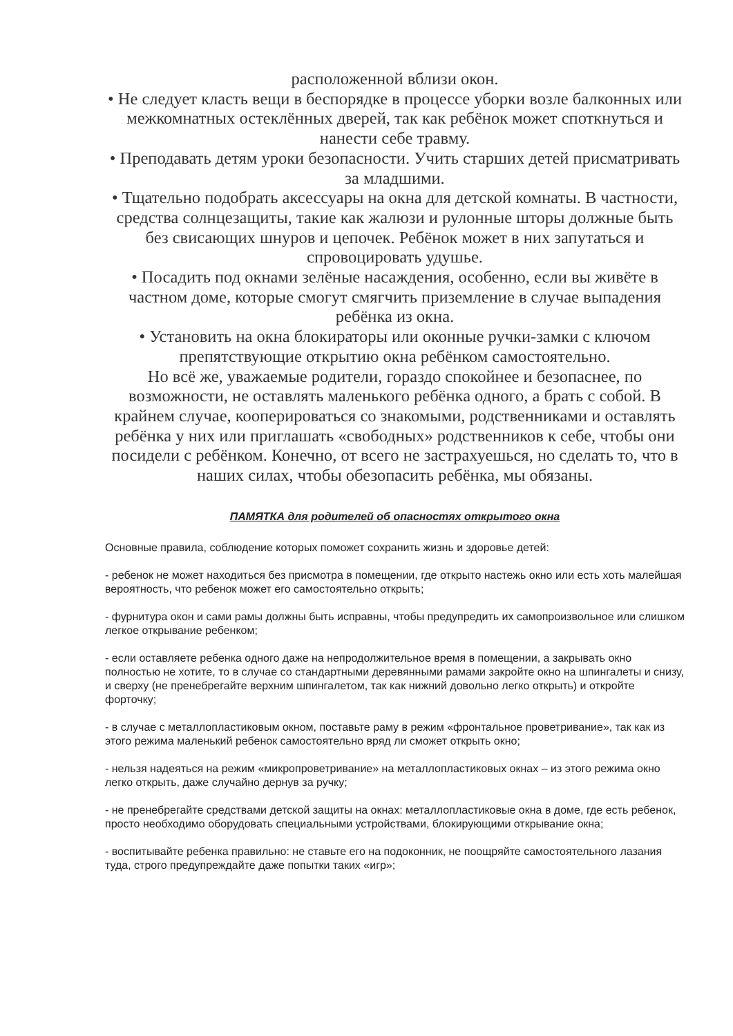расположенной вблизи окон.
• Не следует класть вещи в беспорядке в процессе уборки возле балконных или межкомнатных остеклённых дверей, так как ребёнок может споткнуться и нанести себе травму.
• Преподавать детям уроки безопасности. Учить старших детей присматривать за младшими.
• Тщательно подобрать аксессуары на окна для детской комнаты. В частности, средства солнцезащиты, такие как жалюзи и рулонные шторы должные быть без свисающих шнуров и цепочек. Ребёнок может в них запутаться и спровоцировать удушье.
• Посадить под окнами зелёные насаждения, особенно, если вы живёте в частном доме, которые смогут смягчить приземление в случае выпадения ребёнка из окна.
• Установить на окна блокираторы или оконные ручки-замки с ключом препятствующие открытию окна ребёнком самостоятельно.
Но всё же, уважаемые родители, гораздо спокойнее и безопаснее, по возможности, не оставлять маленького ребёнка одного, а брать с собой. В крайнем случае, кооперироваться со знакомыми, родственниками и оставлять ребёнка у них или приглашать «свободных» родственников к себе, чтобы они посидели с ребёнком. Конечно, от всего не застрахуешься, но сделать то, что в наших силах, чтобы обезопасить ребёнка, мы обязаны.
ПАМЯТКА для родителей об опасностях открытого окна
Основные правила, соблюдение которых поможет сохранить жизнь и здоровье детей:
- ребенок не может находиться без присмотра в помещении, где открыто настежь окно или есть хоть малейшая вероятность, что ребенок может его самостоятельно открыть;
- фурнитура окон и сами рамы должны быть исправны, чтобы предупредить их самопроизвольное или слишком легкое открывание ребенком;
- если оставляете ребенка одного даже на непродолжительное время в помещении, а закрывать окно полностью не хотите, то в случае со стандартными деревянными рамами закройте окно на шпингалеты и снизу, и сверху (не пренебрегайте верхним шпингалетом, так как нижний довольно легко открыть) и откройте форточку;
- в случае с металлопластиковым окном, поставьте раму в режим «фронтальное проветривание», так как из этого режима маленький ребенок самостоятельно вряд ли сможет открыть окно;
- нельзя надеяться на режим «микропроветривание» на металлопластиковых окнах – из этого режима окно легко открыть, даже случайно дернув за ручку;
- не пренебрегайте средствами детской защиты на окнах: металлопластиковые окна в доме, где есть ребенок, просто необходимо оборудовать специальными устройствами, блокирующими открывание окна;
- воспитывайте ребенка правильно: не ставьте его на подоконник, не поощряйте самостоятельного лазания туда, строго предупреждайте даже попытки таких «игр»;